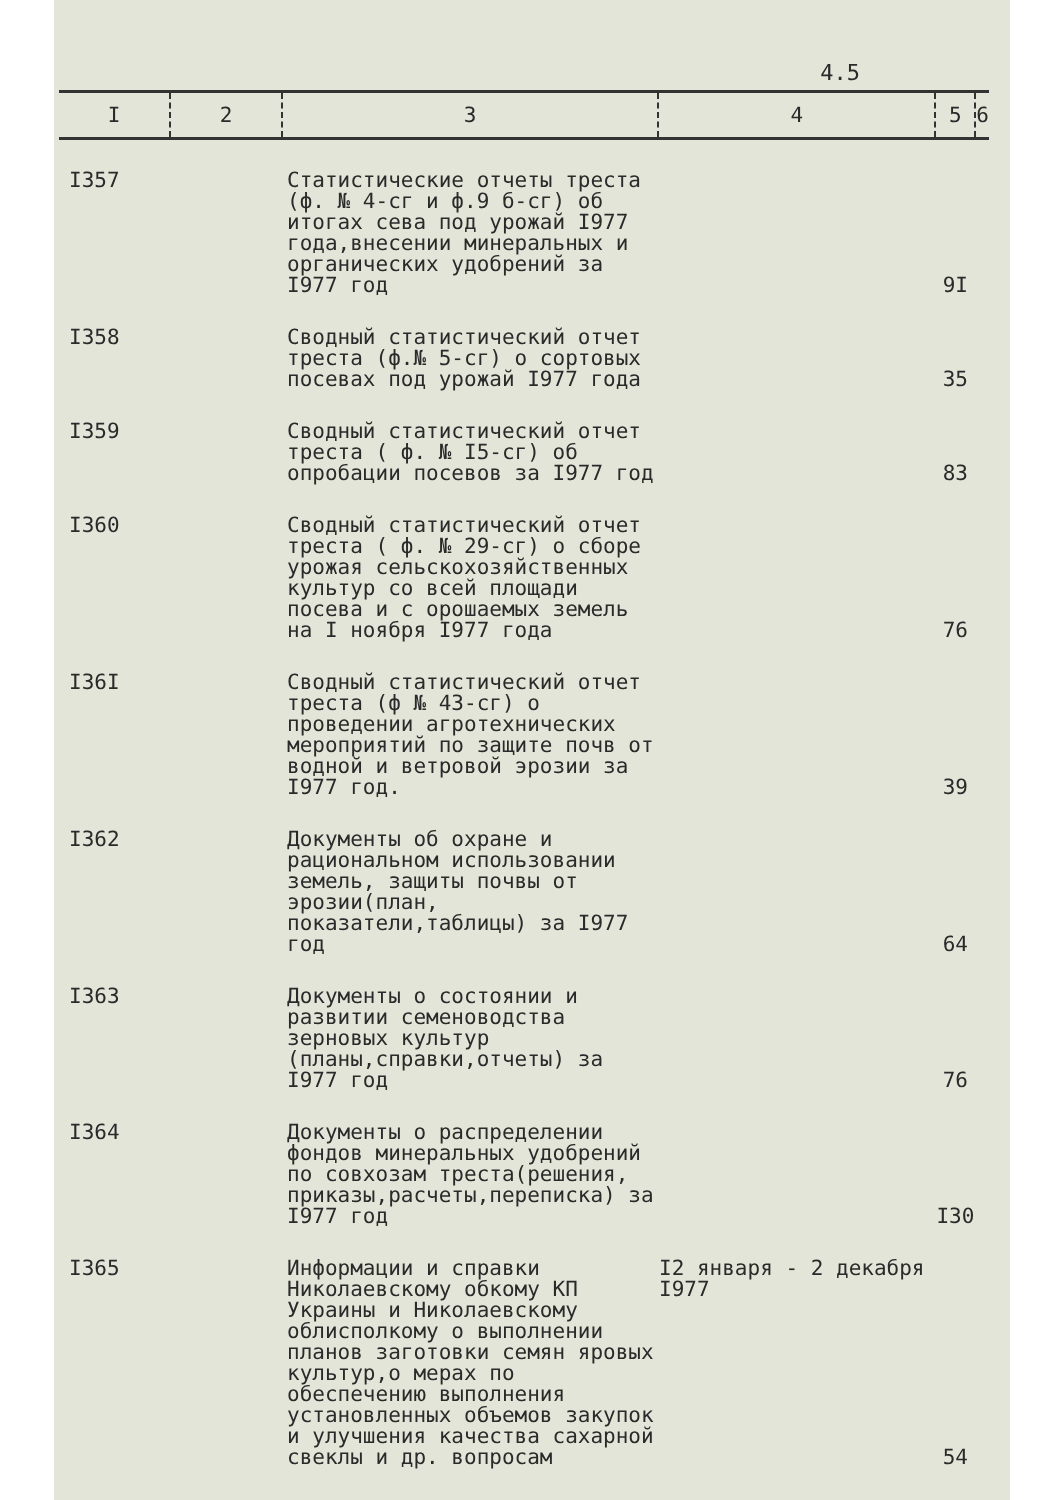4.5
| I | 2 | 3 | 4 | 5 | 6 |
| --- | --- | --- | --- | --- | --- |
| I357 | | Статистические отчеты треста (ф. № 4-сг и ф.9 б-сг) об итогах сева под урожай I977 года,внесении минеральных и органических удобрений за I977 год | | 9I | |
| I358 | | Сводный статистический отчет треста (ф.№ 5-сг) о сортовых посевах под урожай I977 года | | 35 | |
| I359 | | Сводный статистический отчет треста ( ф. № I5-сг) об опробации посевов за I977 год | | 83 | |
| I360 | | Сводный статистический отчет треста ( ф. № 29-сг) о сборе урожая сельскохозяйственных культур со всей площади посева и с орошаемых земель на I ноября I977 года | | 76 | |
| I36I | | Сводный статистический отчет треста (ф № 43-сг) о проведении агротехнических мероприятий по защите почв от водной и ветровой эрозии за I977 год. | | 39 | |
| I362 | | Документы об охране и рациональном использовании земель, защиты почвы от эрозии(план, показатели,таблицы) за I977 год | | 64 | |
| I363 | | Документы о состоянии и развитии семеноводства зерновых культур (планы,справки,отчеты) за I977 год | | 76 | |
| I364 | | Документы о распределении фондов минеральных удобрений по совхозам треста(решения, приказы,расчеты,переписка) за I977 год | | I30 | |
| I365 | | Информации и справки Николаевскому обкому КП Украины и Николаевскому облисполкому о выполнении планов заготовки семян яровых культур,о мерах по обеспечению выполнения установленных объемов закупок и улучшения качества сахарной свеклы и др. вопросам | I2 января - 2 декабря I977 | 54 | |